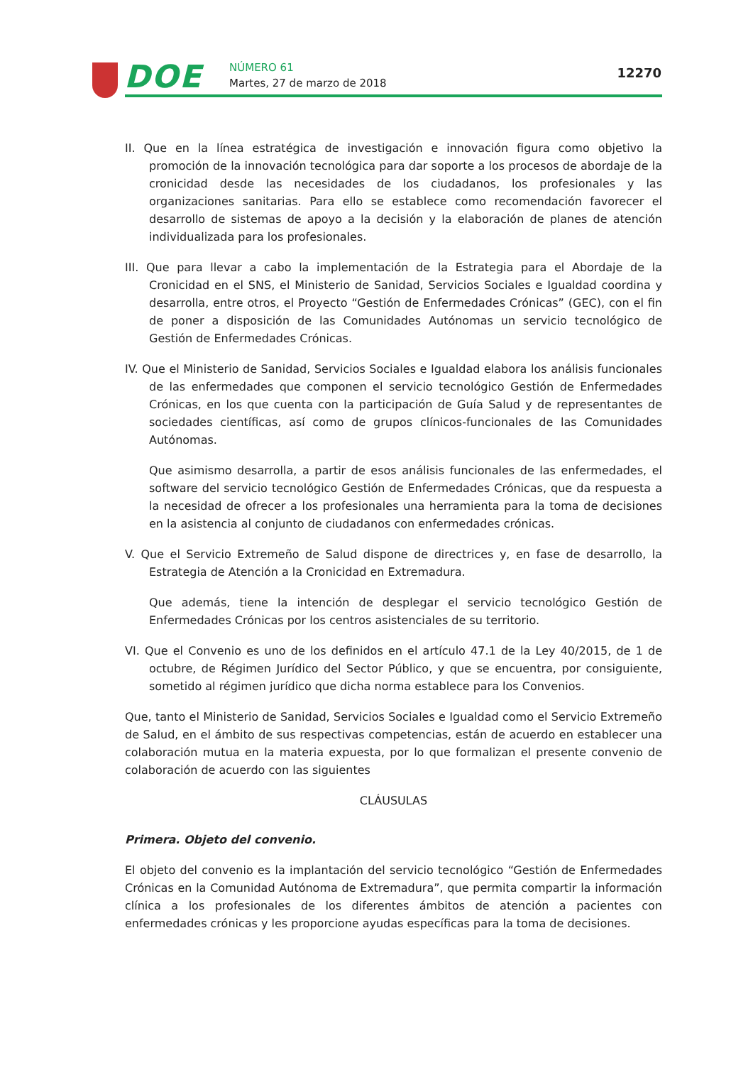DOE
NÚMERO 61
Martes, 27 de marzo de 2018
12270
II. Que en la línea estratégica de investigación e innovación figura como objetivo la promoción de la innovación tecnológica para dar soporte a los procesos de abordaje de la cronicidad desde las necesidades de los ciudadanos, los profesionales y las organizaciones sanitarias. Para ello se establece como recomendación favorecer el desarrollo de sistemas de apoyo a la decisión y la elaboración de planes de atención individualizada para los profesionales.
III. Que para llevar a cabo la implementación de la Estrategia para el Abordaje de la Cronicidad en el SNS, el Ministerio de Sanidad, Servicios Sociales e Igualdad coordina y desarrolla, entre otros, el Proyecto “Gestión de Enfermedades Crónicas” (GEC), con el fin de poner a disposición de las Comunidades Autónomas un servicio tecnológico de Gestión de Enfermedades Crónicas.
IV. Que el Ministerio de Sanidad, Servicios Sociales e Igualdad elabora los análisis funcionales de las enfermedades que componen el servicio tecnológico Gestión de Enfermedades Crónicas, en los que cuenta con la participación de Guía Salud y de representantes de sociedades científicas, así como de grupos clínicos-funcionales de las Comunidades Autónomas.
Que asimismo desarrolla, a partir de esos análisis funcionales de las enfermedades, el software del servicio tecnológico Gestión de Enfermedades Crónicas, que da respuesta a la necesidad de ofrecer a los profesionales una herramienta para la toma de decisiones en la asistencia al conjunto de ciudadanos con enfermedades crónicas.
V. Que el Servicio Extremeño de Salud dispone de directrices y, en fase de desarrollo, la Estrategia de Atención a la Cronicidad en Extremadura.
Que además, tiene la intención de desplegar el servicio tecnológico Gestión de Enfermedades Crónicas por los centros asistenciales de su territorio.
VI. Que el Convenio es uno de los definidos en el artículo 47.1 de la Ley 40/2015, de 1 de octubre, de Régimen Jurídico del Sector Público, y que se encuentra, por consiguiente, sometido al régimen jurídico que dicha norma establece para los Convenios.
Que, tanto el Ministerio de Sanidad, Servicios Sociales e Igualdad como el Servicio Extremeño de Salud, en el ámbito de sus respectivas competencias, están de acuerdo en establecer una colaboración mutua en la materia expuesta, por lo que formalizan el presente convenio de colaboración de acuerdo con las siguientes
CLÁUSULAS
Primera. Objeto del convenio.
El objeto del convenio es la implantación del servicio tecnológico “Gestión de Enfermedades Crónicas en la Comunidad Autónoma de Extremadura”, que permita compartir la información clínica a los profesionales de los diferentes ámbitos de atención a pacientes con enfermedades crónicas y les proporcione ayudas específicas para la toma de decisiones.